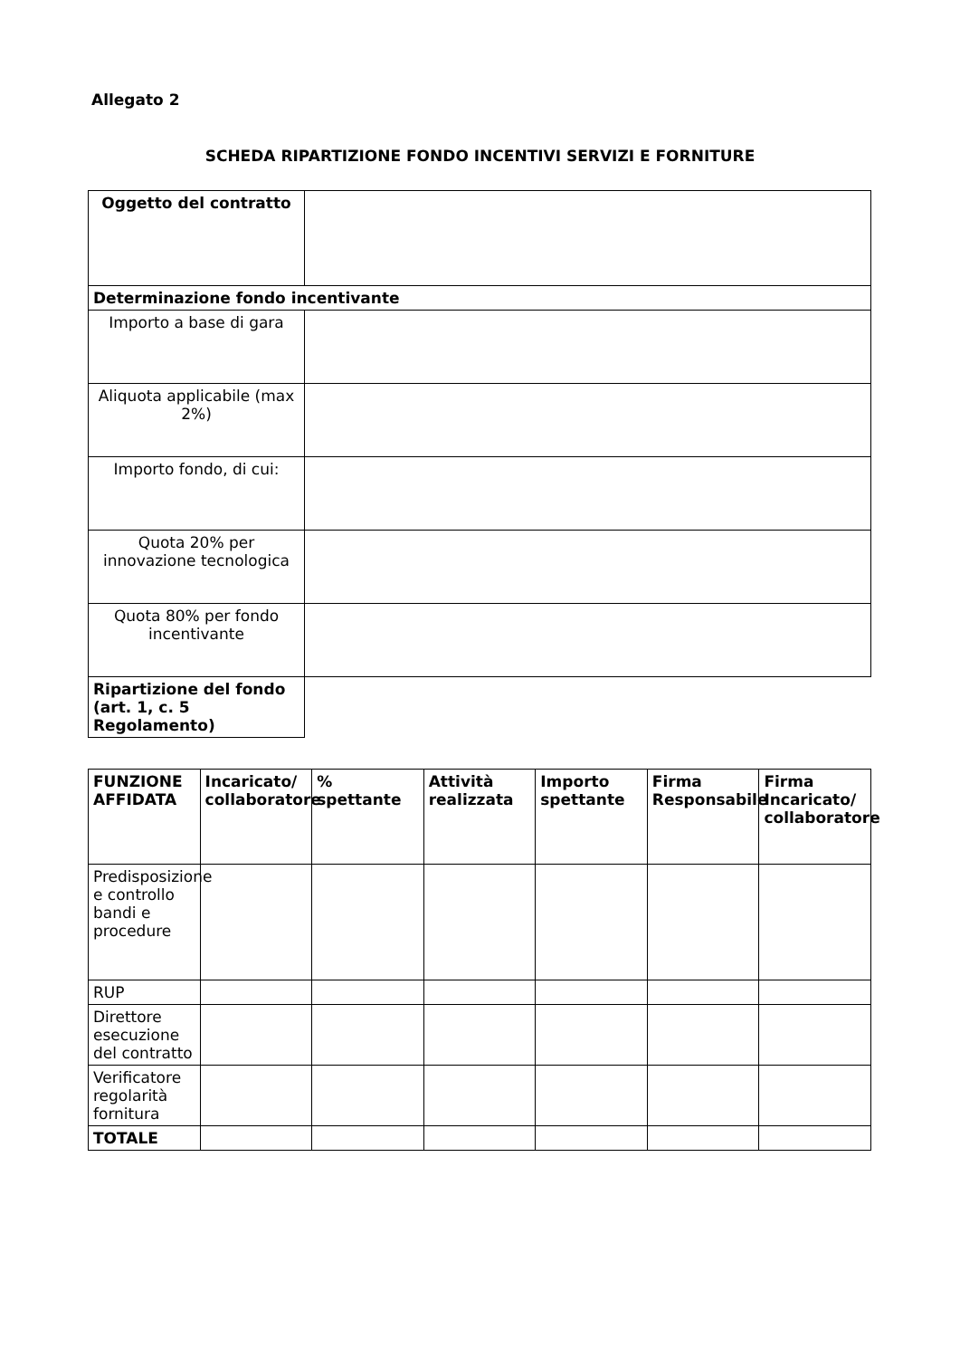Allegato 2
SCHEDA RIPARTIZIONE FONDO INCENTIVI SERVIZI E FORNITURE
| Oggetto del contratto | |
| Determinazione fondo incentivante | |
| Importo a base di gara | |
| Aliquota applicabile (max 2%) | |
| Importo fondo, di cui: | |
| Quota 20% per innovazione tecnologica | |
| Quota 80% per fondo incentivante | |
| Ripartizione del fondo (art. 1, c. 5 Regolamento) | |
| FUNZIONE AFFIDATA | Incaricato/ collaboratore | % spettante | Attività realizzata | Importo spettante | Firma Responsabile | Firma Incaricato/ collaboratore |
| --- | --- | --- | --- | --- | --- | --- |
| Predisposizione e controllo bandi e procedure | | | | | | |
| RUP | | | | | | |
| Direttore esecuzione del contratto | | | | | | |
| Verificatore regolarità fornitura | | | | | | |
| TOTALE | | | | | | |